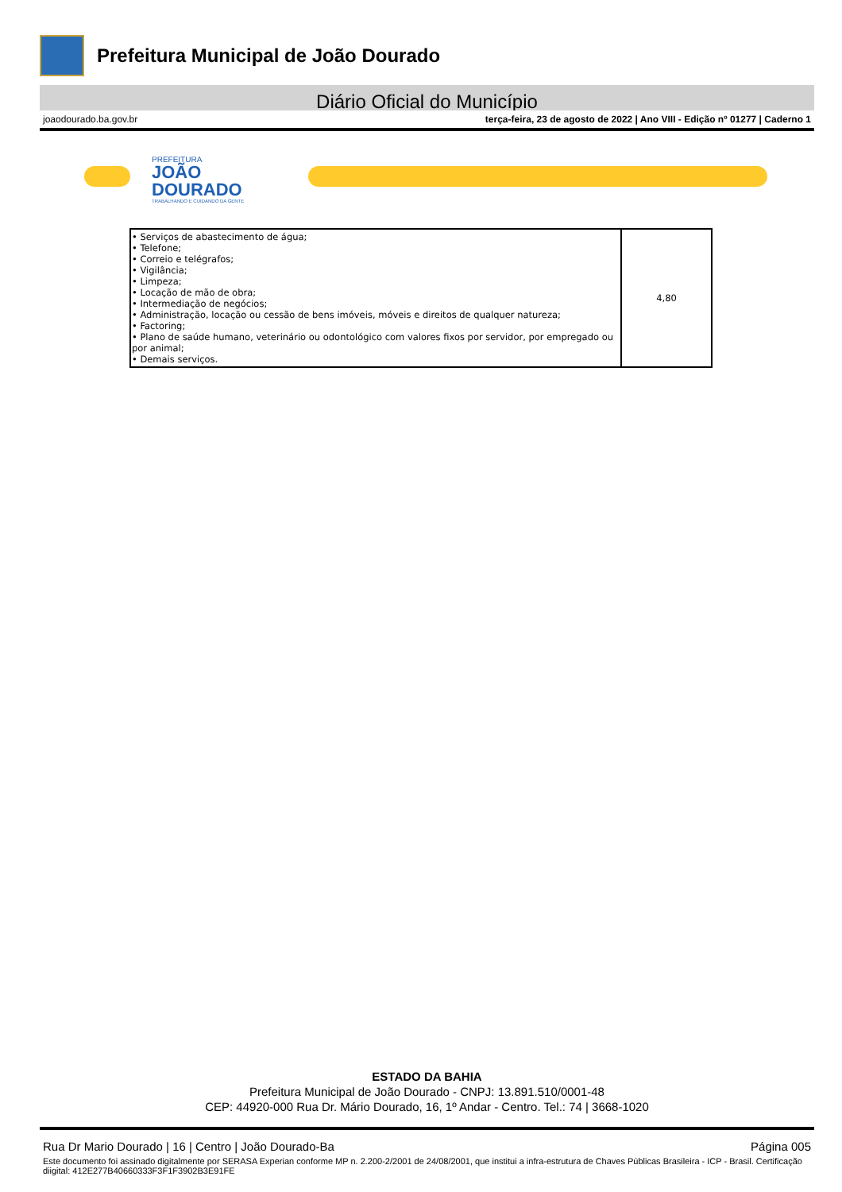Prefeitura Municipal de João Dourado
Diário Oficial do Município
joaodourado.ba.gov.br terça-feira, 23 de agosto de 2022 | Ano VIII - Edição nº 01277 | Caderno 1
PREFEITURA
JOÃO
DOURADO
TRABALHANDO E CUIDANDO DA GENTE
| • Serviços de abastecimento de água; • Telefone; • Correio e telégrafos; • Vigilância; • Limpeza; • Locação de mão de obra; • Intermediação de negócios; • Administração, locação ou cessão de bens imóveis, móveis e direitos de qualquer natureza; • Factoring; • Plano de saúde humano, veterinário ou odontológico com valores fixos por servidor, por empregado ou por animal; • Demais serviços. | 4,80 |
ESTADO DA BAHIA
Prefeitura Municipal de João Dourado - CNPJ: 13.891.510/0001-48
CEP: 44920-000 Rua Dr. Mário Dourado, 16, 1º Andar - Centro. Tel.: 74 | 3668-1020
Rua Dr Mario Dourado | 16 | Centro | João Dourado-Ba Página 005
Este documento foi assinado digitalmente por SERASA Experian conforme MP n. 2.200-2/2001 de 24/08/2001, que institui a infra-estrutura de Chaves Públicas Brasileira - ICP - Brasil. Certificação diigital: 412E277B40660333F3F1F3902B3E91FE